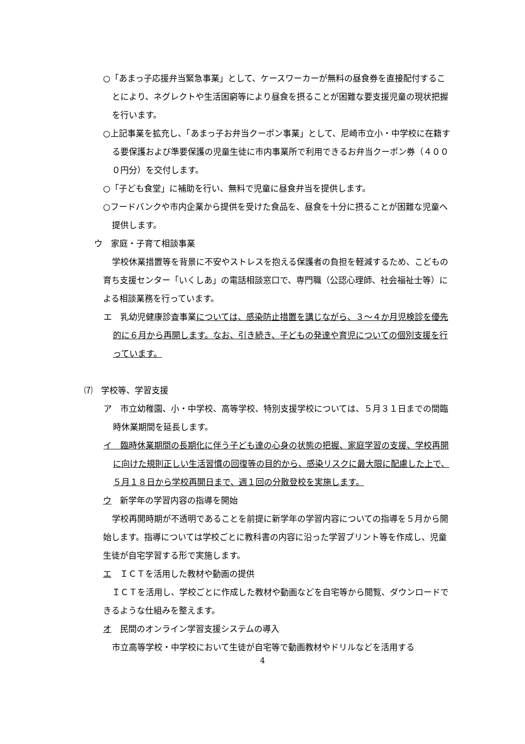○「あまっ子応援弁当緊急事業」として、ケースワーカーが無料の昼食券を直接配付することにより、ネグレクトや生活困窮等により昼食を摂ることが困難な要支援児童の現状把握を行います。
○上記事業を拡充し、「あまっ子お弁当クーポン事業」として、尼崎市立小・中学校に在籍する要保護および準要保護の児童生徒に市内事業所で利用できるお弁当クーポン券（４０００円分）を交付します。
○「子ども食堂」に補助を行い、無料で児童に昼食弁当を提供します。
○フードバンクや市内企業から提供を受けた食品を、昼食を十分に摂ることが困難な児童へ提供します。
ウ　家庭・子育て相談事業
学校休業措置等を背景に不安やストレスを抱える保護者の負担を軽減するため、こどもの育ち支援センター「いくしあ」の電話相談窓口で、専門職（公認心理師、社会福祉士等）による相談業務を行っています。
エ　乳幼児健康診査事業については、感染防止措置を講じながら、３～４か月児検診を優先的に６月から再開します。なお、引き続き、子どもの発達や育児についての個別支援を行っています。
⑺　学校等、学習支援
ア　市立幼稚園、小・中学校、高等学校、特別支援学校については、５月３１日までの間臨時休業期間を延長します。
イ　臨時休業期間の長期化に伴う子ども達の心身の状態の把握、家庭学習の支援、学校再開に向けた規則正しい生活習慣の回復等の目的から、感染リスクに最大限に配慮した上で、５月１８日から学校再開日まで、週１回の分散登校を実施します。
ウ　新学年の学習内容の指導を開始
学校再開時期が不透明であることを前提に新学年の学習内容についての指導を５月から開始します。指導については学校ごとに教科書の内容に沿った学習プリント等を作成し、児童生徒が自宅学習する形で実施します。
エ　ＩＣＴを活用した教材や動画の提供
ＩＣＴを活用し、学校ごとに作成した教材や動画などを自宅等から閲覧、ダウンロードできるような仕組みを整えます。
オ　民間のオンライン学習支援システムの導入
市立高等学校・中学校において生徒が自宅等で動画教材やドリルなどを活用する
4